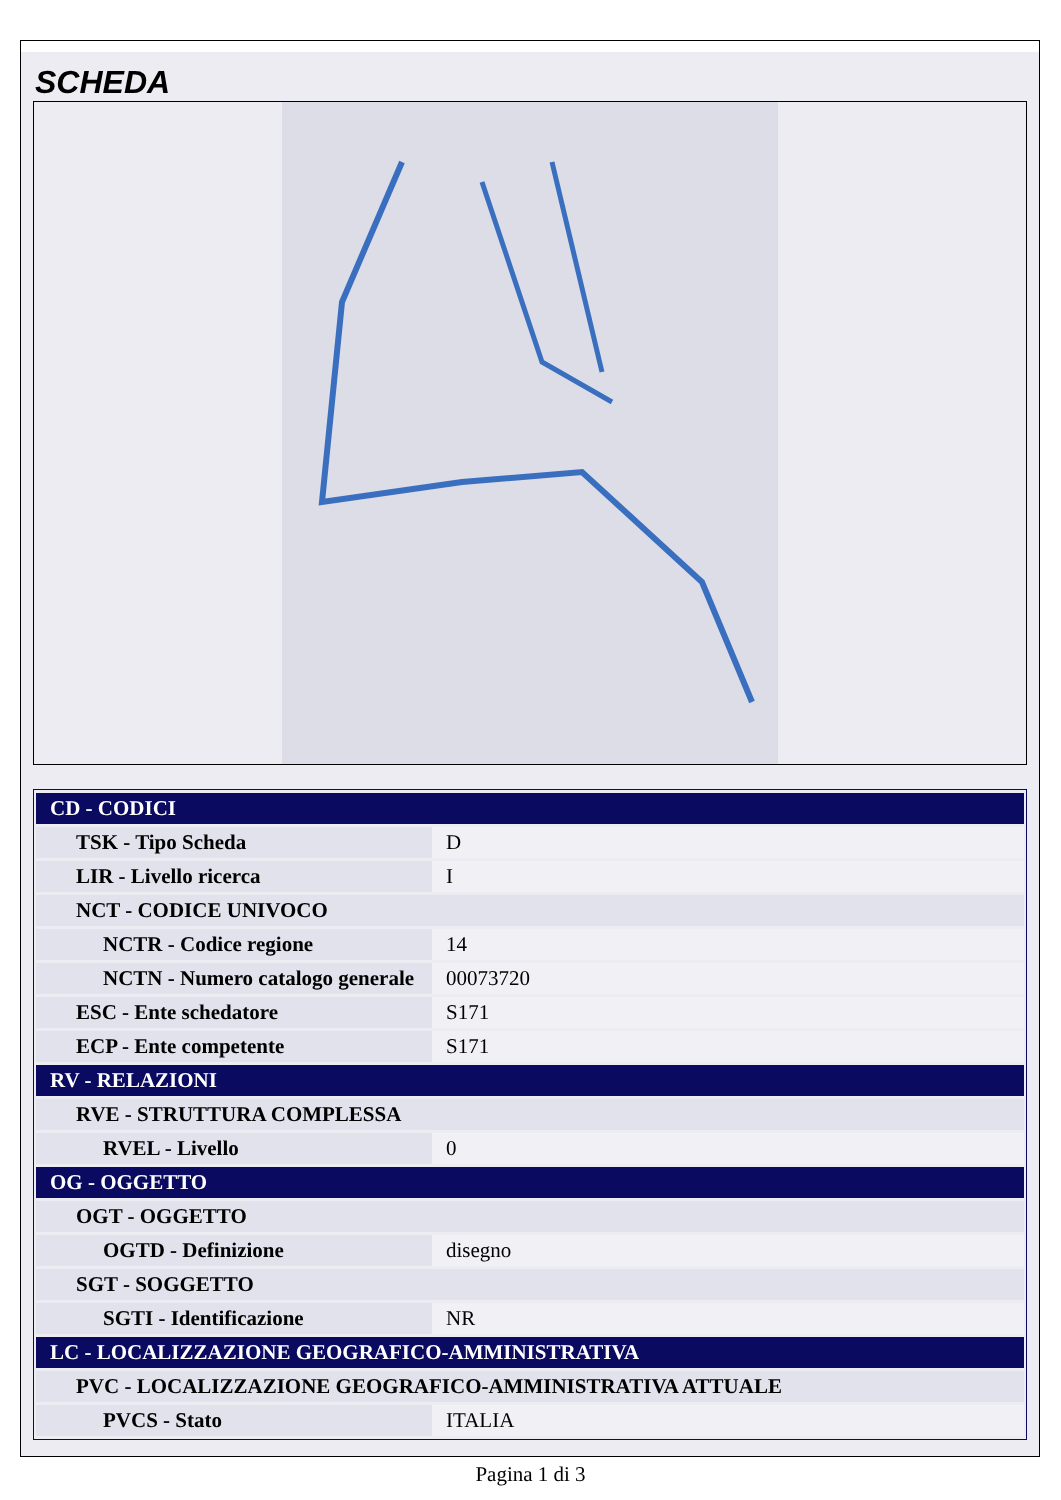SCHEDA
| CD - CODICI | |
| TSK - Tipo Scheda | D |
| LIR - Livello ricerca | I |
| NCT - CODICE UNIVOCO | |
| NCTR - Codice regione | 14 |
| NCTN - Numero catalogo generale | 00073720 |
| ESC - Ente schedatore | S171 |
| ECP - Ente competente | S171 |
| RV - RELAZIONI | |
| RVE - STRUTTURA COMPLESSA | |
| RVEL - Livello | 0 |
| OG - OGGETTO | |
| OGT - OGGETTO | |
| OGTD - Definizione | disegno |
| SGT - SOGGETTO | |
| SGTI - Identificazione | NR |
| LC - LOCALIZZAZIONE GEOGRAFICO-AMMINISTRATIVA | |
| PVC - LOCALIZZAZIONE GEOGRAFICO-AMMINISTRATIVA ATTUALE | |
| PVCS - Stato | ITALIA |
Pagina 1 di 3